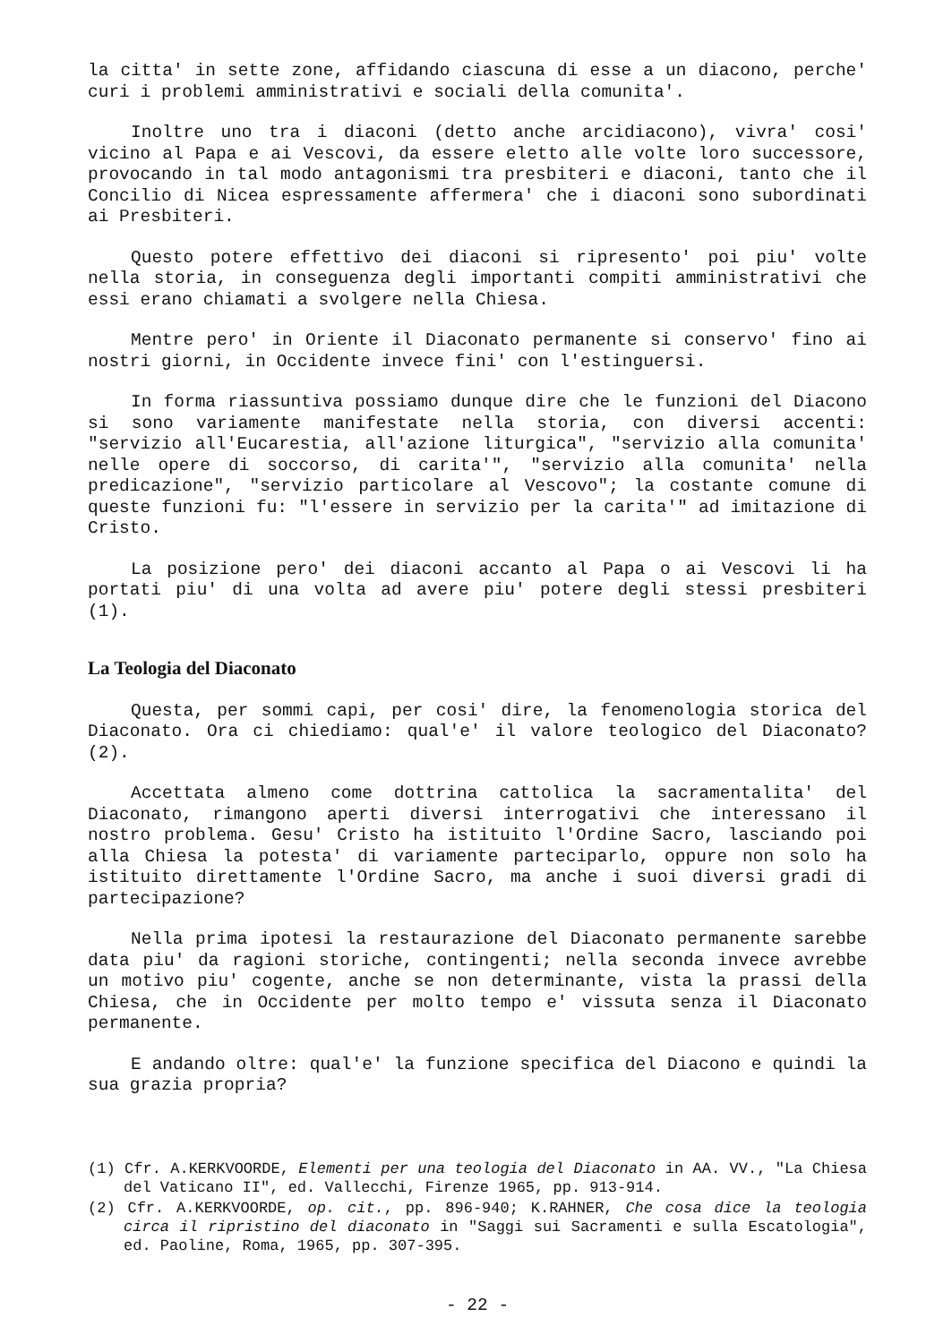la citta' in sette zone, affidando ciascuna di esse a un diacono, perche' curi i problemi amministrativi e sociali della comunita'.
Inoltre uno tra i diaconi (detto anche arcidiacono), vivra' cosi' vicino al Papa e ai Vescovi, da essere eletto alle volte loro successore, provocando in tal modo antagonismi tra presbiteri e diaconi, tanto che il Concilio di Nicea espressamente affermera' che i diaconi sono subordinati ai Presbiteri.
Questo potere effettivo dei diaconi si ripresento' poi piu' volte nella storia, in conseguenza degli importanti compiti amministrativi che essi erano chiamati a svolgere nella Chiesa.
Mentre pero' in Oriente il Diaconato permanente si conservo' fino ai nostri giorni, in Occidente invece fini' con l'estinguersi.
In forma riassuntiva possiamo dunque dire che le funzioni del Diacono si sono variamente manifestate nella storia, con diversi accenti: "servizio all'Eucarestia, all'azione liturgica", "servizio alla comunita' nelle opere di soccorso, di carita'", "servizio alla comunita' nella predicazione", "servizio particolare al Vescovo"; la costante comune di queste funzioni fu: "l'essere in servizio per la carita'" ad imitazione di Cristo.
La posizione pero' dei diaconi accanto al Papa o ai Vescovi li ha portati piu' di una volta ad avere piu' potere degli stessi presbiteri (1).
La Teologia del Diaconato
Questa, per sommi capi, per cosi' dire, la fenomenologia storica del Diaconato. Ora ci chiediamo: qual'e' il valore teologico del Diaconato? (2).
Accettata almeno come dottrina cattolica la sacramentalita' del Diaconato, rimangono aperti diversi interrogativi che interessano il nostro problema. Gesu' Cristo ha istituito l'Ordine Sacro, lasciando poi alla Chiesa la potesta' di variamente parteciparlo, oppure non solo ha istituito direttamente l'Ordine Sacro, ma anche i suoi diversi gradi di partecipazione?
Nella prima ipotesi la restaurazione del Diaconato permanente sarebbe data piu' da ragioni storiche, contingenti; nella seconda invece avrebbe un motivo piu' cogente, anche se non determinante, vista la prassi della Chiesa, che in Occidente per molto tempo e' vissuta senza il Diaconato permanente.
E andando oltre: qual'e' la funzione specifica del Diacono e quindi la sua grazia propria?
(1) Cfr. A.KERKVOORDE, Elementi per una teologia del Diaconato in AA. VV., "La Chiesa del Vaticano II", ed. Vallecchi, Firenze 1965, pp. 913-914.
(2) Cfr. A.KERKVOORDE, op. cit., pp. 896-940; K.RAHNER, Che cosa dice la teologia circa il ripristino del diaconato in "Saggi sui Sacramenti e sulla Escatologia", ed. Paoline, Roma, 1965, pp. 307-395.
- 22 -